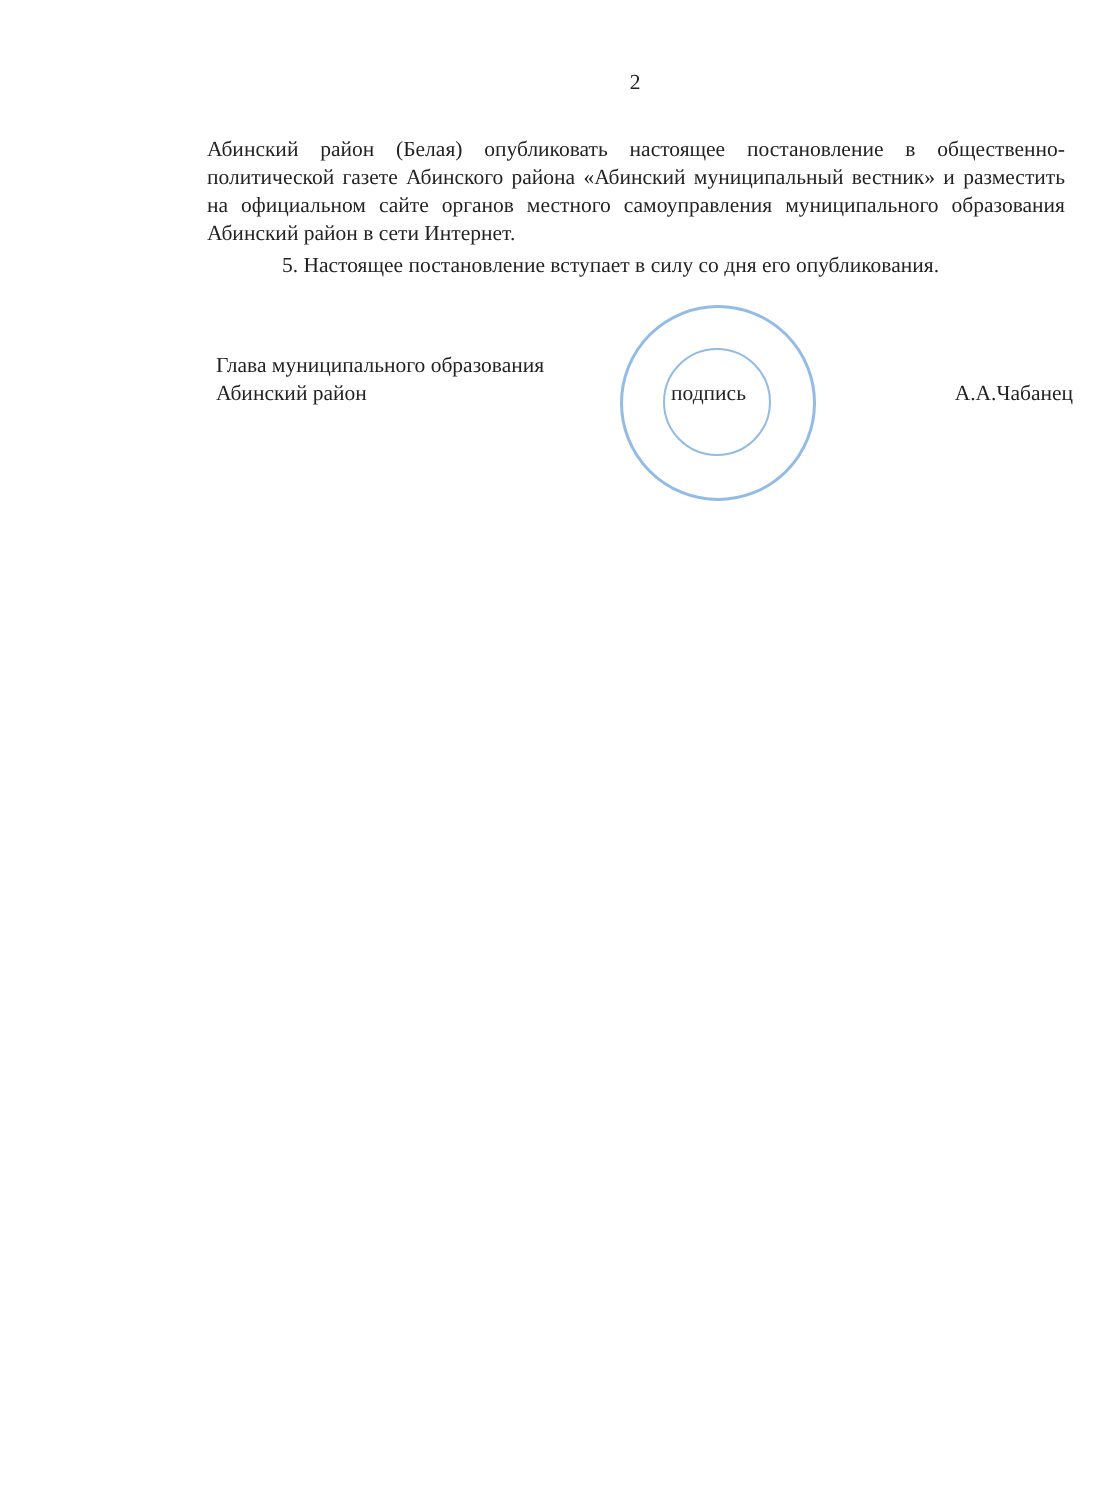2
Абинский район (Белая) опубликовать настоящее постановление в общественно-политической газете Абинского района «Абинский муниципальный вестник» и разместить на официальном сайте органов местного самоуправления муниципального образования Абинский район в сети Интернет.
5. Настоящее постановление вступает в силу со дня его опубликования.
Глава муниципального образования
Абинский район
подпись А.А.Чабанец